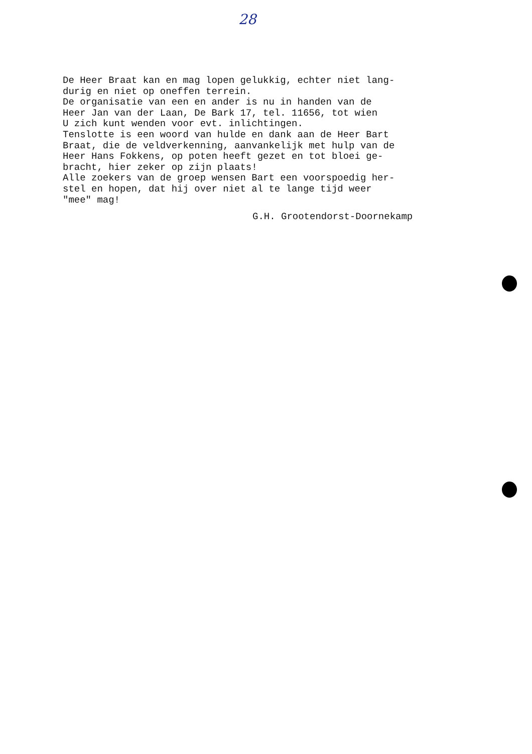28
De Heer Braat kan en mag lopen gelukkig, echter niet lang- durig en niet op oneffen terrein. De organisatie van een en ander is nu in handen van de Heer Jan van der Laan, De Bark 17, tel. 11656, tot wien U zich kunt wenden voor evt. inlichtingen. Tenslotte is een woord van hulde en dank aan de Heer Bart Braat, die de veldverkenning, aanvankelijk met hulp van de Heer Hans Fokkens, op poten heeft gezet en tot bloei ge- bracht, hier zeker op zijn plaats! Alle zoekers van de groep wensen Bart een voorspoedig her- stel en hopen, dat hij over niet al te lange tijd weer "mee" mag!
G.H. Grootendorst-Doornekamp